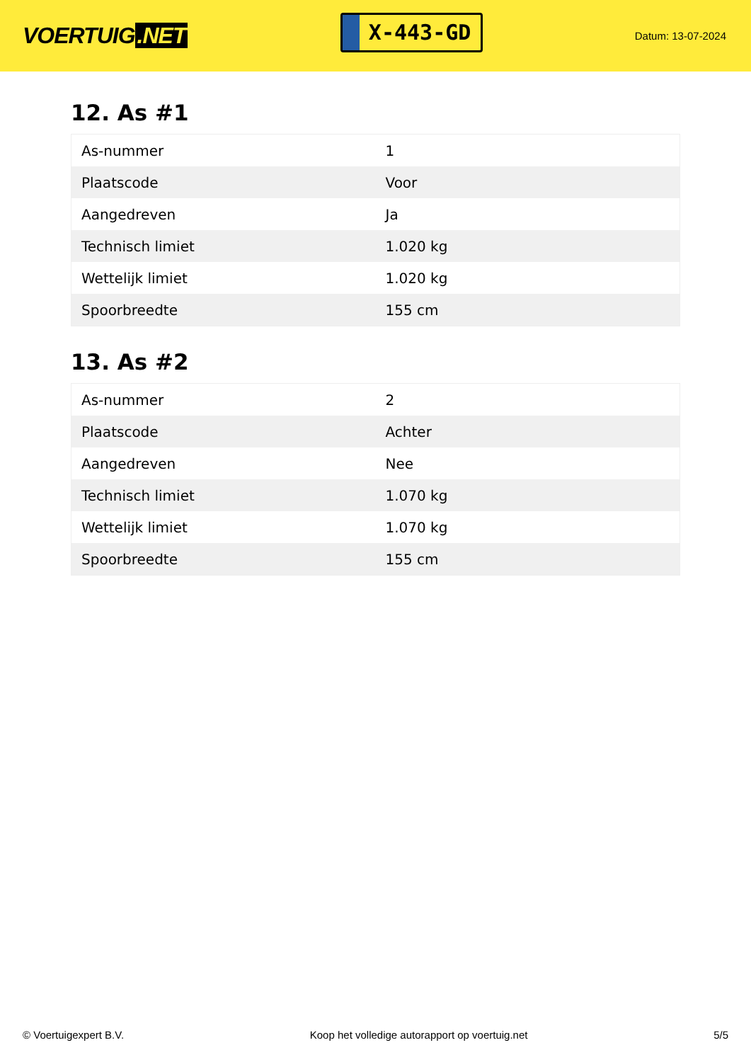VOERTUIG.NET
X-443-GD
Datum: 13-07-2024
12. As #1
| As-nummer | 1 |
| Plaatscode | Voor |
| Aangedreven | Ja |
| Technisch limiet | 1.020 kg |
| Wettelijk limiet | 1.020 kg |
| Spoorbreedte | 155 cm |
13. As #2
| As-nummer | 2 |
| Plaatscode | Achter |
| Aangedreven | Nee |
| Technisch limiet | 1.070 kg |
| Wettelijk limiet | 1.070 kg |
| Spoorbreedte | 155 cm |
© Voertuigexpert B.V. Koop het volledige autorapport op voertuig.net 5/5